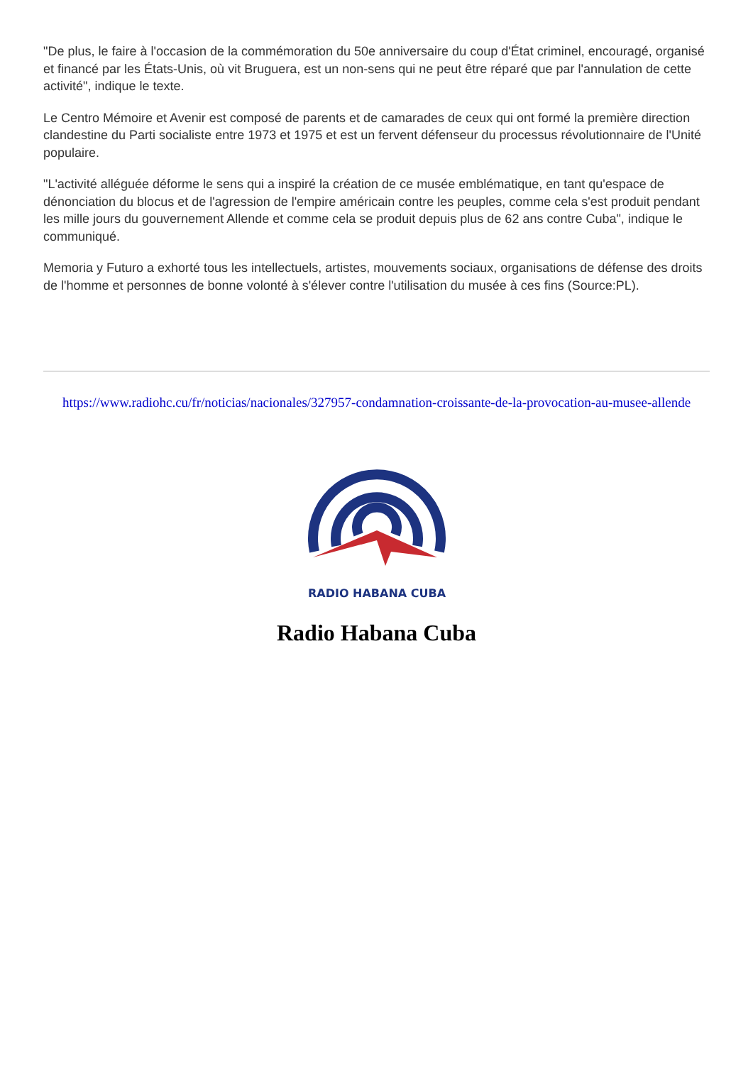"De plus, le faire à l'occasion de la commémoration du 50e anniversaire du coup d'État criminel, encouragé, organisé et financé par les États-Unis, où vit Bruguera, est un non-sens qui ne peut être réparé que par l'annulation de cette activité", indique le texte.
Le Centro Mémoire et Avenir est composé de parents et de camarades de ceux qui ont formé la première direction clandestine du Parti socialiste entre 1973 et 1975 et est un fervent défenseur du processus révolutionnaire de l'Unité populaire.
"L'activité alléguée déforme le sens qui a inspiré la création de ce musée emblématique, en tant qu'espace de dénonciation du blocus et de l'agression de l'empire américain contre les peuples, comme cela s'est produit pendant les mille jours du gouvernement Allende et comme cela se produit depuis plus de 62 ans contre Cuba", indique le communiqué.
Memoria y Futuro a exhorté tous les intellectuels, artistes, mouvements sociaux, organisations de défense des droits de l'homme et personnes de bonne volonté à s'élever contre l'utilisation du musée à ces fins (Source:PL).
https://www.radiohc.cu/fr/noticias/nacionales/327957-condamnation-croissante-de-la-provocation-au-musee-allende
RADIO HABANA CUBA
Radio Habana Cuba